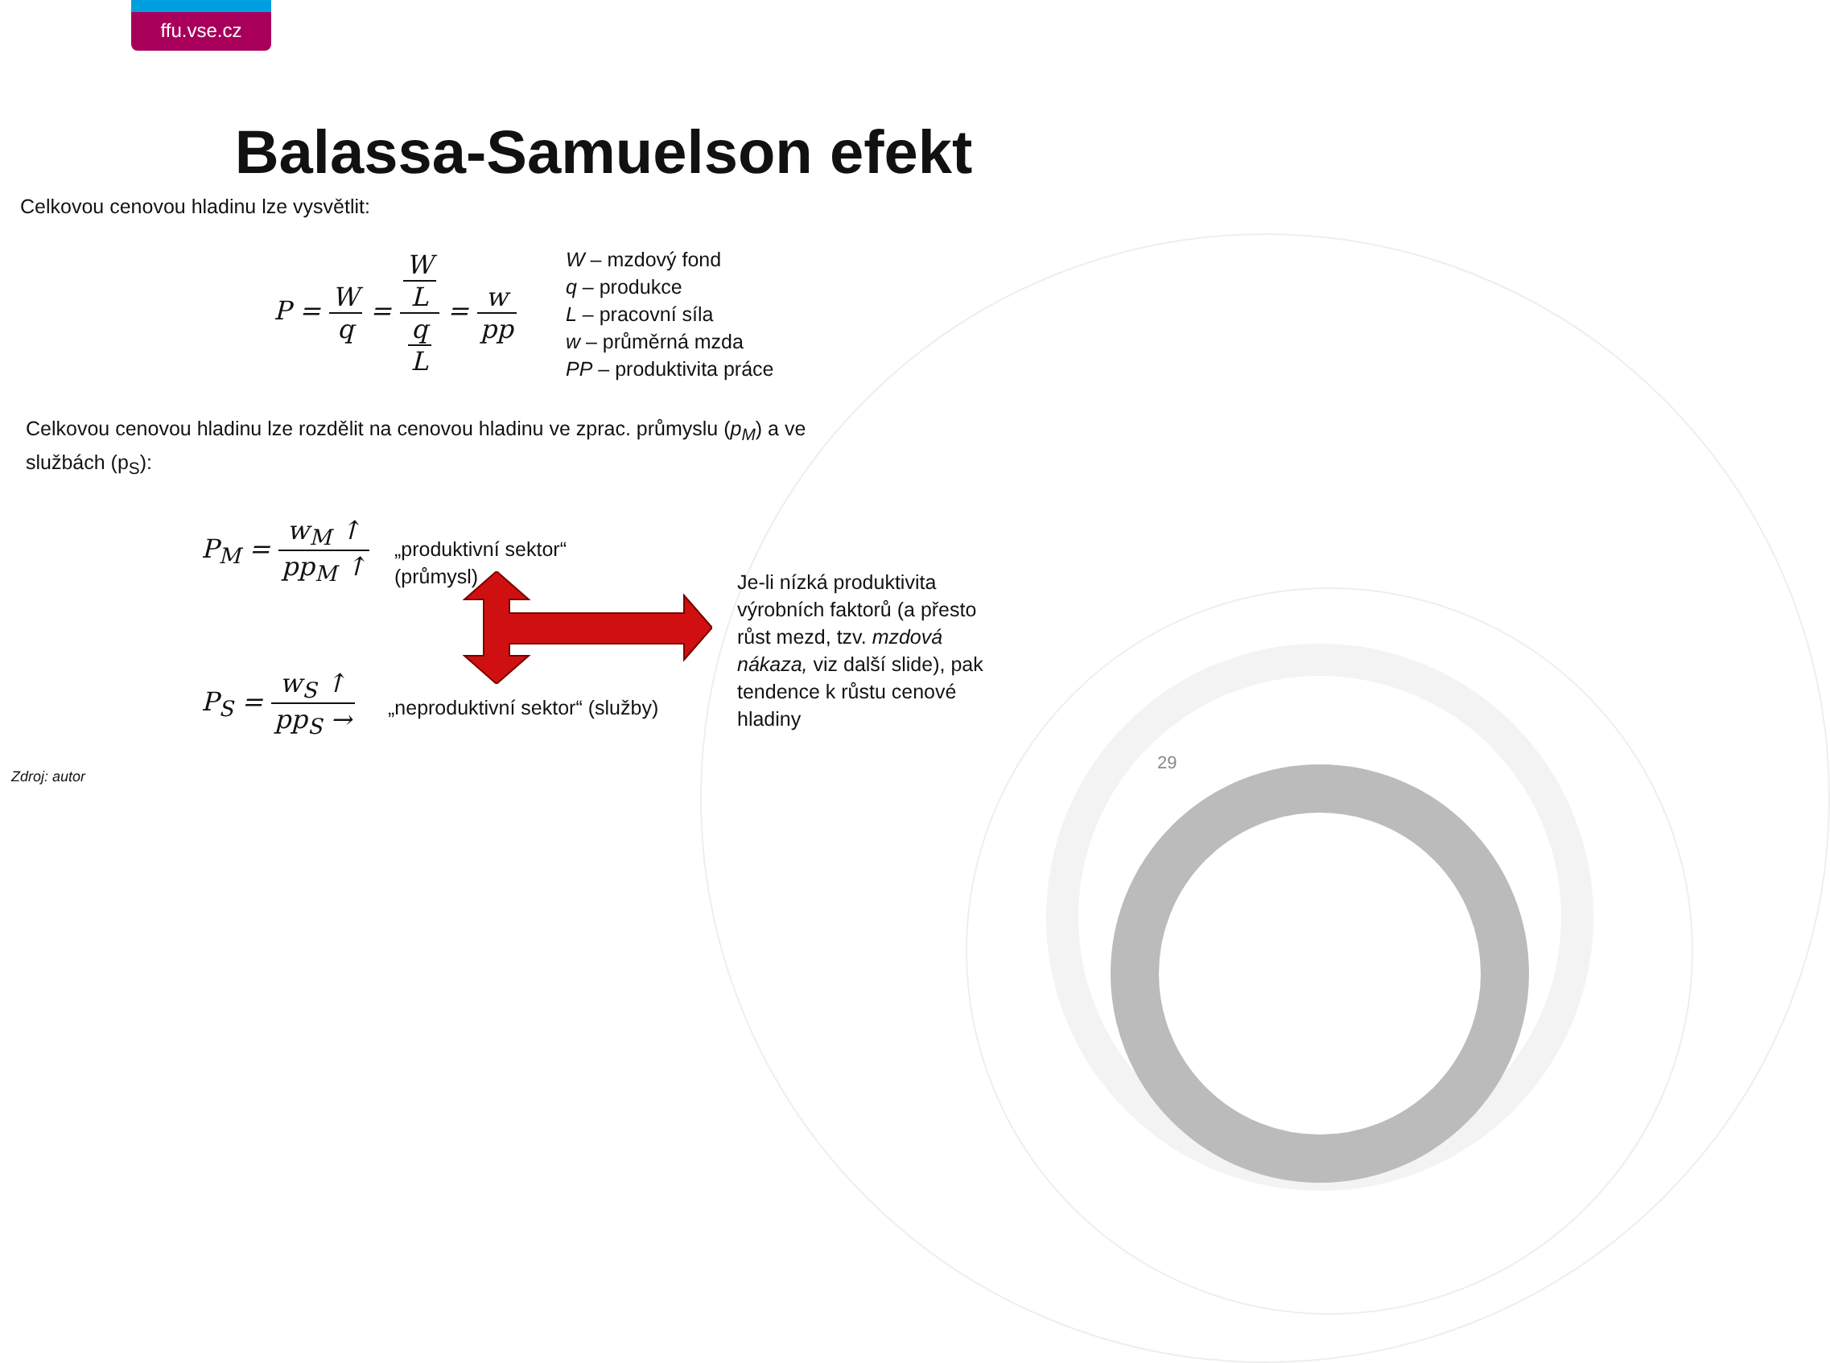ffu.vse.cz
Balassa-Samuelson efekt
Celkovou cenovou hladinu lze vysvětlit:
P = W q = W L q L = w pp
W – mzdový fond
q – produkce
L – pracovní síla
w – průměrná mzda
PP – produktivita práce
Celkovou cenovou hladinu lze rozdělit na cenovou hladinu ve zprac. průmyslu (p<sub>M</sub>) a ve
službách (p<sub>S</sub>):
P<sub>M</sub> = w<sub>M</sub> ↑ pp<sub>M</sub> ↑
P<sub>S</sub> = w<sub>S</sub> ↑ pp<sub>S</sub> →
„produktivní sektor“
(průmysl)
„neproduktivní sektor“ (služby)
Je-li nízká produktivita
výrobních faktorů (a přesto
růst mezd, tzv. mzdová
nákaza, viz další slide), pak
tendence k růstu cenové
hladiny
Zdroj: autor
29